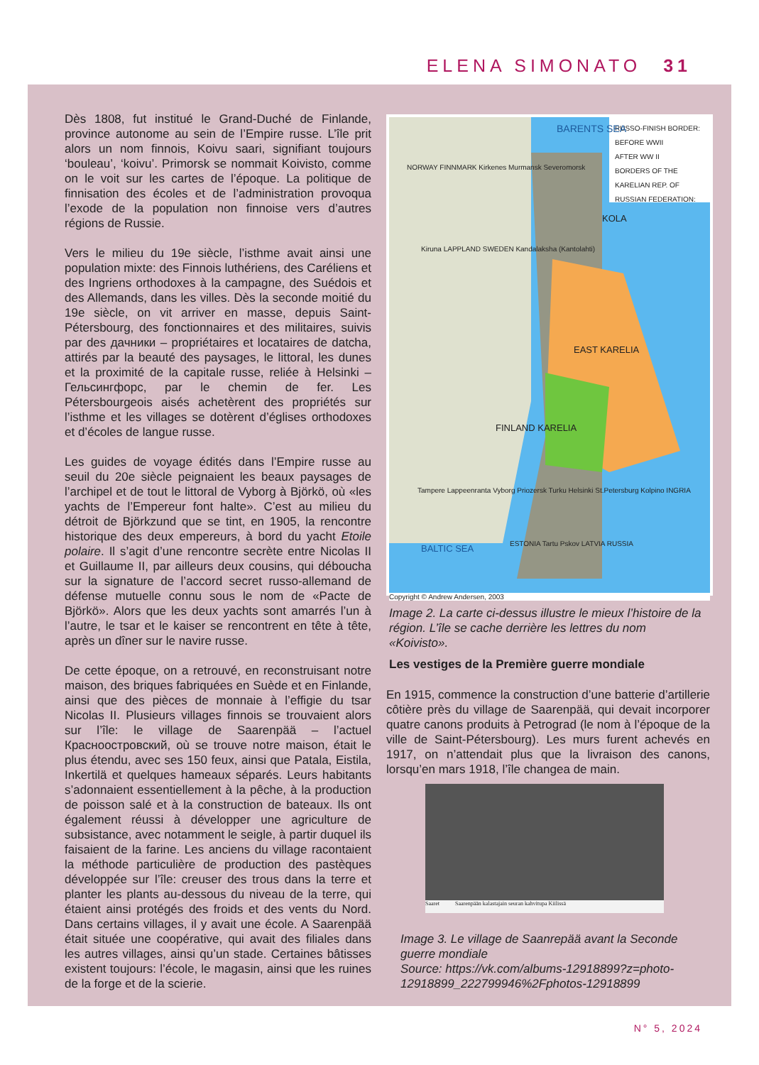ELENA SIMONATO 31
Dès 1808, fut institué le Grand-Duché de Finlande, province autonome au sein de l’Empire russe. L’île prit alors un nom finnois, Koivu saari, signifiant toujours ‘bouleau’, ‘koivu’. Primorsk se nommait Koivisto, comme on le voit sur les cartes de l’époque. La politique de finnisation des écoles et de l’administration provoqua l’exode de la population non finnoise vers d’autres régions de Russie.
Vers le milieu du 19e siècle, l’isthme avait ainsi une population mixte: des Finnois luthériens, des Caréliens et des Ingriens orthodoxes à la campagne, des Suédois et des Allemands, dans les villes. Dès la seconde moitié du 19e siècle, on vit arriver en masse, depuis Saint-Pétersbourg, des fonctionnaires et des militaires, suivis par des дачники – propriétaires et locataires de datcha, attirés par la beauté des paysages, le littoral, les dunes et la proximité de la capitale russe, reliée à Helsinki – Гельсингфорс, par le chemin de fer. Les Pétersbourgeois aisés achetèrent des propriétés sur l’isthme et les villages se dotèrent d’églises orthodoxes et d’écoles de langue russe.
Les guides de voyage édités dans l’Empire russe au seuil du 20e siècle peignaient les beaux paysages de l’archipel et de tout le littoral de Vyborg à Björkö, où «les yachts de l’Empereur font halte». C’est au milieu du détroit de Björkzund que se tint, en 1905, la rencontre historique des deux empereurs, à bord du yacht Etoile polaire. Il s’agit d’une rencontre secrète entre Nicolas II et Guillaume II, par ailleurs deux cousins, qui déboucha sur la signature de l’accord secret russo-allemand de défense mutuelle connu sous le nom de «Pacte de Björkö». Alors que les deux yachts sont amarrés l’un à l’autre, le tsar et le kaiser se rencontrent en tête à tête, après un dîner sur le navire russe.
De cette époque, on a retrouvé, en reconstruisant notre maison, des briques fabriquées en Suède et en Finlande, ainsi que des pièces de monnaie à l’effigie du tsar Nicolas II. Plusieurs villages finnois se trouvaient alors sur l’île: le village de Saarenpää – l’actuel Красноостровский, où se trouve notre maison, était le plus étendu, avec ses 150 feux, ainsi que Patala, Eistila, Inkertilä et quelques hameaux séparés. Leurs habitants s’adonnaient essentiellement à la pêche, à la production de poisson salé et à la construction de bateaux. Ils ont également réussi à développer une agriculture de subsistance, avec notamment le seigle, à partir duquel ils faisaient de la farine. Les anciens du village racontaient la méthode particulière de production des pastèques développée sur l’île: creuser des trous dans la terre et planter les plants au-dessous du niveau de la terre, qui étaient ainsi protégés des froids et des vents du Nord. Dans certains villages, il y avait une école. A Saarenpää était située une coopérative, qui avait des filiales dans les autres villages, ainsi qu’un stade. Certaines bâtisses existent toujours: l’école, le magasin, ainsi que les ruines de la forge et de la scierie.
RUSSO-FINISH BORDER:
BEFORE WWII
AFTER WW II
BORDERS OF THE KARELIAN REP. OF RUSSIAN FEDERATION:
BARENTS SEA
NORWAY FINNMARK Kirkenes Murmansk Severomorsk
KOLA
Kiruna LAPPLAND SWEDEN Kandalaksha (Kantolahti)
EAST KARELIA
FINLAND KARELIA
Tampere Lappeenranta Vyborg Priozersk Turku Helsinki St.Petersburg Kolpino INGRIA
BALTIC SEA
ESTONIA Tartu Pskov LATVIA RUSSIA
Copyright © Andrew Andersen, 2003
Image 2. La carte ci-dessus illustre le mieux l’histoire de la région. L’île se cache derrière les lettres du nom «Koivisto».
Les vestiges de la Première guerre mondiale
En 1915, commence la construction d’une batterie d’artillerie côtière près du village de Saarenpää, qui devait incorporer quatre canons produits à Petrograd (le nom à l’époque de la ville de Saint-Pétersbourg). Les murs furent achevés en 1917, on n’attendait plus que la livraison des canons, lorsqu’en mars 1918, l’île changea de main.
Saaret Saarenpään kalastajain seuran kahvitupa Kiilissä
Image 3. Le village de Saanrepää avant la Seconde guerre mondiale
Source: https://vk.com/albums-12918899?z=photo-12918899_222799946%2Fphotos-12918899
N° 5, 2024